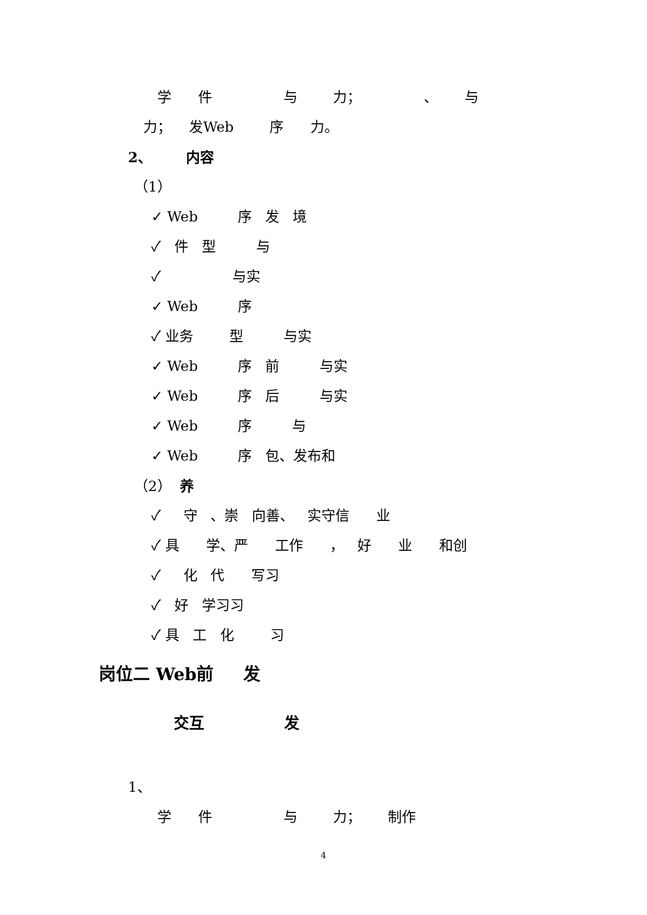学 件 与 力； 、 与
力； 发Web 序 力。
2、 内容
（1）
✓ Web 序 发 境
✓ 件 型 与
✓ 与实
✓ Web 序
✓ 业务 型 与实
✓ Web 序 前 与实
✓ Web 序 后 与实
✓ Web 序 与
✓ Web 序 包、发布和
（2） 养
✓ 守 、崇 向善、 实守信 业
✓ 具 学、严 工作 ， 好 业 和创
✓ 化 代 写习
✓ 好 学习习
✓ 具 工 化 习
岗位二 Web前 发
交互 发
1、
学 件 与 力； 制作
4